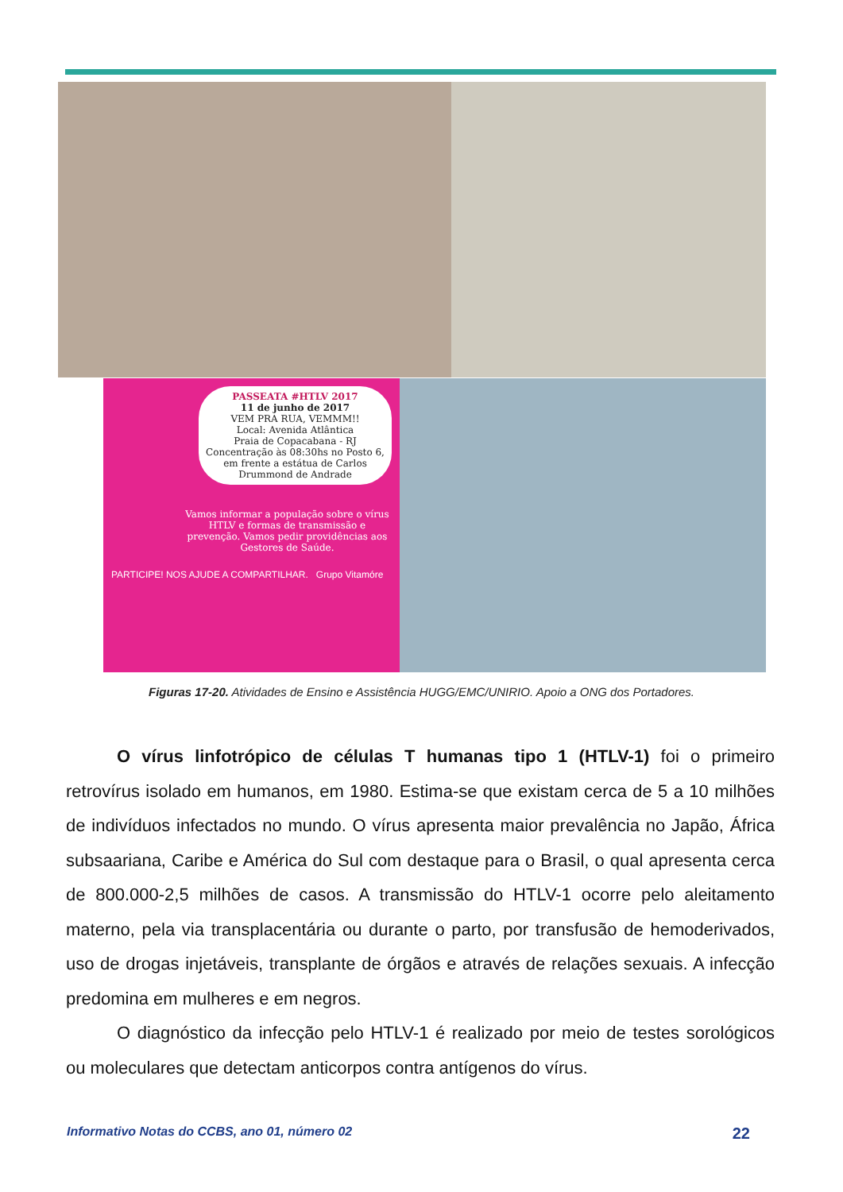PASSEATA #HTLV 2017
11 de junho de 2017
VEM PRA RUA, VEMMM!!
Local: Avenida Atlântica
Praia de Copacabana - RJ
Concentração às 08:30hs no Posto 6, em frente a estátua de Carlos Drummond de Andrade
Vamos informar a população sobre o vírus HTLV e formas de transmissão e prevenção. Vamos pedir providências aos Gestores de Saúde.
PARTICIPE! NOS AJUDE A COMPARTILHAR. Grupo Vitamóre
Figuras 17-20. Atividades de Ensino e Assistência HUGG/EMC/UNIRIO. Apoio a ONG dos Portadores.
O vírus linfotrópico de células T humanas tipo 1 (HTLV-1) foi o primeiro retrovírus isolado em humanos, em 1980. Estima-se que existam cerca de 5 a 10 milhões de indivíduos infectados no mundo. O vírus apresenta maior prevalência no Japão, África subsaariana, Caribe e América do Sul com destaque para o Brasil, o qual apresenta cerca de 800.000-2,5 milhões de casos. A transmissão do HTLV-1 ocorre pelo aleitamento materno, pela via transplacentária ou durante o parto, por transfusão de hemoderivados, uso de drogas injetáveis, transplante de órgãos e através de relações sexuais. A infecção predomina em mulheres e em negros.
O diagnóstico da infecção pelo HTLV-1 é realizado por meio de testes sorológicos ou moleculares que detectam anticorpos contra antígenos do vírus.
Informativo Notas do CCBS, ano 01, número 02 22